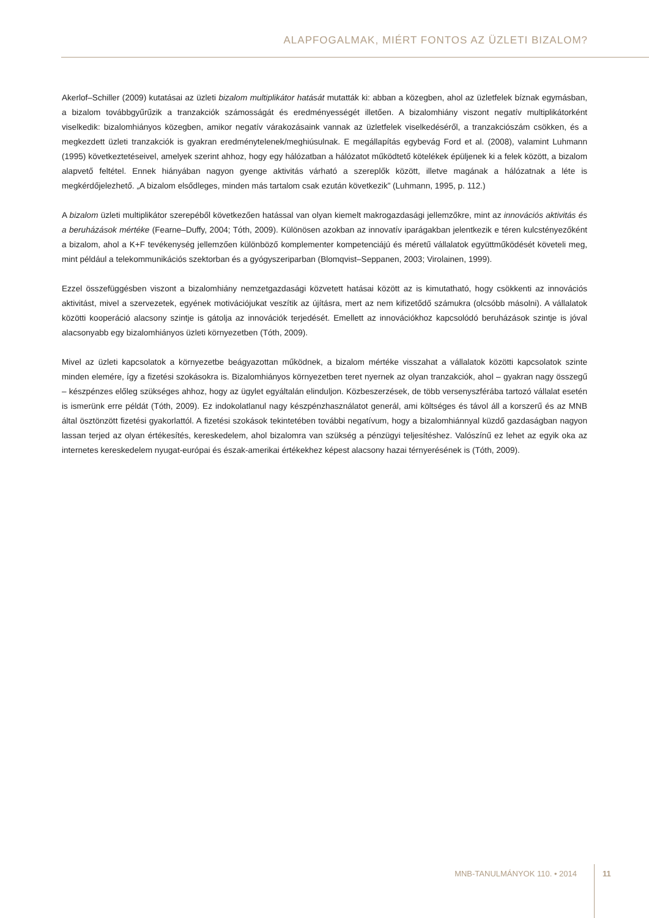ALAPFOGALMAK, MIÉRT FONTOS AZ ÜZLETI BIZALOM?
Akerlof–Schiller (2009) kutatásai az üzleti bizalom multiplikátor hatását mutatták ki: abban a közegben, ahol az üzletfelek bíznak egymásban, a bizalom továbbgyűrűzik a tranzakciók számosságát és eredményességét illetően. A bizalomhiány viszont negatív multiplikátorként viselkedik: bizalomhiányos közegben, amikor negatív várakozásaink vannak az üzletfelek viselkedéséről, a tranzakciószám csökken, és a megkezdett üzleti tranzakciók is gyakran eredménytelenek/meghiúsulnak. E megállapítás egybevág Ford et al. (2008), valamint Luhmann (1995) következtetéseivel, amelyek szerint ahhoz, hogy egy hálózatban a hálózatot működtető kötelékek épüljenek ki a felek között, a bizalom alapvető feltétel. Ennek hiányában nagyon gyenge aktivitás várható a szereplők között, illetve magának a hálózatnak a léte is megkérdőjelezhető. „A bizalom elsődleges, minden más tartalom csak ezután következik” (Luhmann, 1995, p. 112.)
A bizalom üzleti multiplikátor szerepéből következően hatással van olyan kiemelt makrogazdasági jellemzőkre, mint az innovációs aktivitás és a beruházások mértéke (Fearne–Duffy, 2004; Tóth, 2009). Különösen azokban az innovatív iparágakban jelentkezik e téren kulcstényezőként a bizalom, ahol a K+F tevékenység jellemzően különböző komplementer kompetenciájú és méretű vállalatok együttműködését követeli meg, mint például a telekommunikációs szektorban és a gyógyszeriparban (Blomqvist–Seppanen, 2003; Virolainen, 1999).
Ezzel összefüggésben viszont a bizalomhiány nemzetgazdasági közvetett hatásai között az is kimutatható, hogy csökkenti az innovációs aktivitást, mivel a szervezetek, egyének motivációjukat veszítik az újításra, mert az nem kifizetődő számukra (olcsóbb másolni). A vállalatok közötti kooperáció alacsony szintje is gátolja az innovációk terjedését. Emellett az innovációkhoz kapcsolódó beruházások szintje is jóval alacsonyabb egy bizalomhiányos üzleti környezetben (Tóth, 2009).
Mivel az üzleti kapcsolatok a környezetbe beágyazottan működnek, a bizalom mértéke visszahat a vállalatok közötti kapcsolatok szinte minden elemére, így a fizetési szokásokra is. Bizalomhiányos környezetben teret nyernek az olyan tranzakciók, ahol – gyakran nagy összegű – készpénzes előleg szükséges ahhoz, hogy az ügylet egyáltalán elinduljon. Közbeszerzések, de több versenyszférába tartozó vállalat esetén is ismerünk erre példát (Tóth, 2009). Ez indokolatlanul nagy készpénzhasználatot generál, ami költséges és távol áll a korszerű és az MNB által ösztönzött fizetési gyakorlattól. A fizetési szokások tekintetében további negatívum, hogy a bizalomhiánnyal küzdő gazdaságban nagyon lassan terjed az olyan értékesítés, kereskedelem, ahol bizalomra van szükség a pénzügyi teljesítéshez. Valószínű ez lehet az egyik oka az internetes kereskedelem nyugat-európai és észak-amerikai értékekhez képest alacsony hazai térnyerésének is (Tóth, 2009).
MNB-TANULMÁNYOK 110. • 2014 11